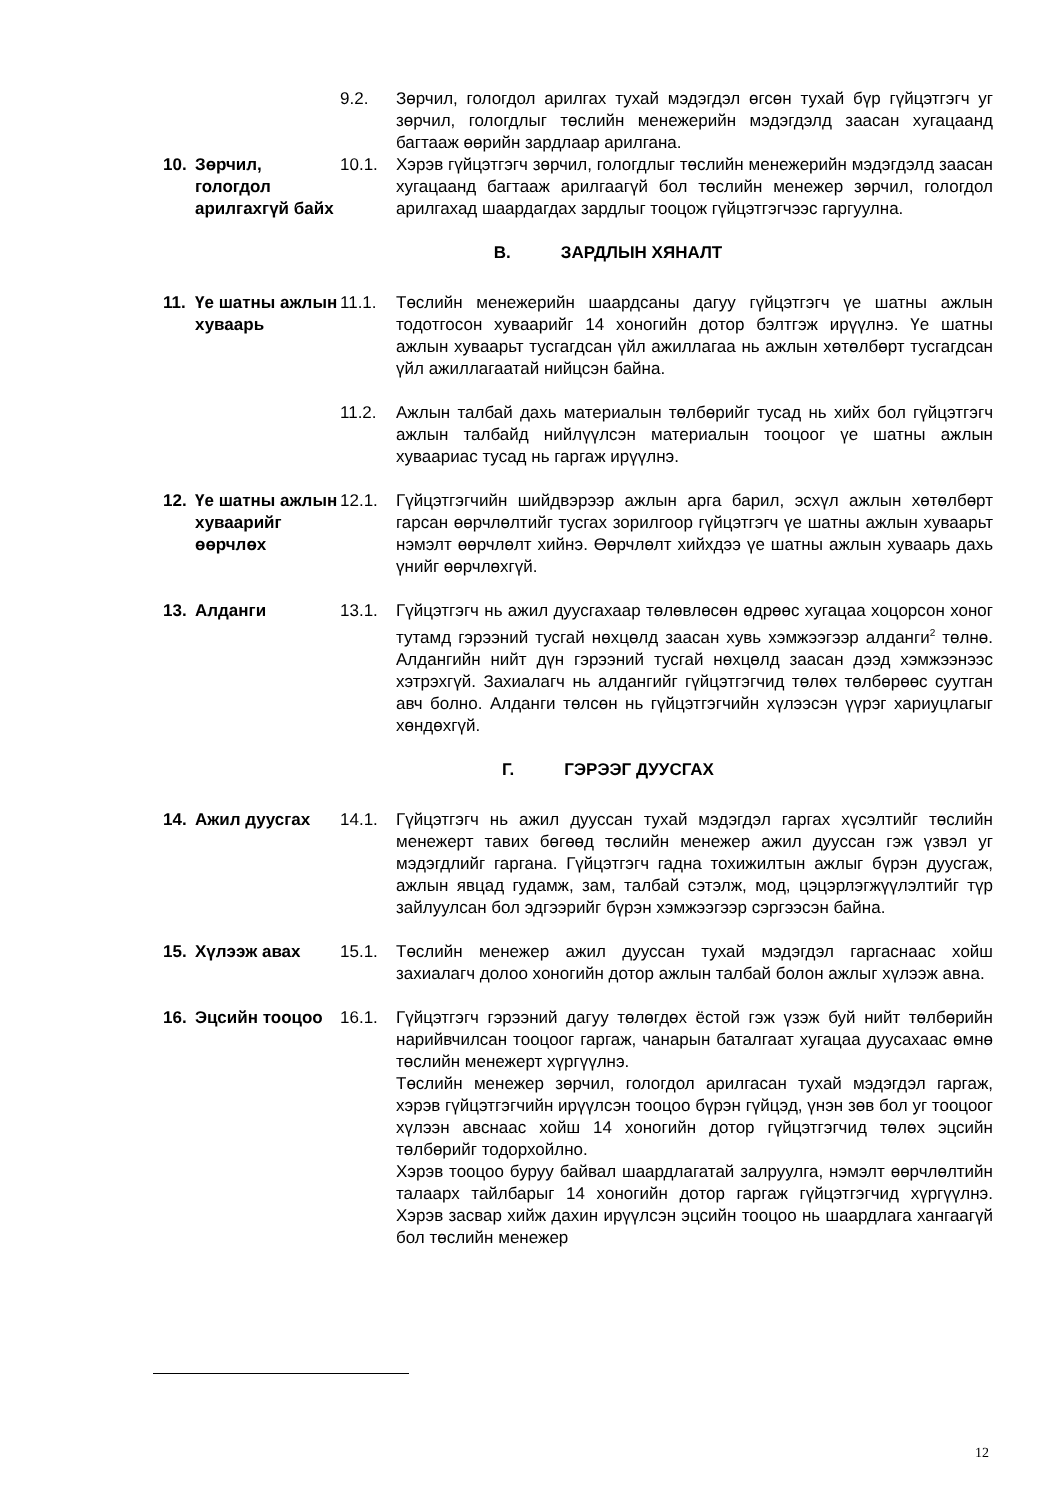9.2. Зөрчил, гологдол арилгах тухай мэдэгдэл өгсөн тухай бүр гүйцэтгэгч уг зөрчил, гологдлыг төслийн менежерийн мэдэгдэлд заасан хугацаанд багтааж өөрийн зардлаар арилгана.
10.
Зөрчил, гологдол арилгахгүй байх
10.1. Хэрэв гүйцэтгэгч зөрчил, гологдлыг төслийн менежерийн мэдэгдэлд заасан хугацаанд багтааж арилгаагүй бол төслийн менежер зөрчил, гологдол арилгахад шаардагдах зардлыг тооцож гүйцэтгэгчээс гаргуулна.
В. ЗАРДЛЫН ХЯНАЛТ
11.
Үе шатны ажлын хуваарь
11.1. Төслийн менежерийн шаардсаны дагуу гүйцэтгэгч үе шатны ажлын тодотгосон хуваарийг 14 хоногийн дотор бэлтгэж ирүүлнэ. Үе шатны ажлын хуваарьт тусгагдсан үйл ажиллагаа нь ажлын хөтөлбөрт тусгагдсан үйл ажиллагаатай нийцсэн байна.
11.2. Ажлын талбай дахь материалын төлбөрийг тусад нь хийх бол гүйцэтгэгч ажлын талбайд нийлүүлсэн материалын тооцоог үе шатны ажлын хуваариас тусад нь гаргаж ирүүлнэ.
12.
Үе шатны ажлын хуваарийг өөрчлөх
12.1. Гүйцэтгэгчийн шийдвэрээр ажлын арга барил, эсхүл ажлын хөтөлбөрт гарсан өөрчлөлтийг тусгах зорилгоор гүйцэтгэгч үе шатны ажлын хуваарьт нэмэлт өөрчлөлт хийнэ. Өөрчлөлт хийхдээ үе шатны ажлын хуваарь дахь үнийг өөрчлөхгүй.
13.
Алданги
13.1. Гүйцэтгэгч нь ажил дуусгахаар төлөвлөсөн өдрөөс хугацаа хоцорсон хоног тутамд гэрээний тусгай нөхцөлд заасан хувь хэмжээгээр алданги<sup>2</sup> төлнө. Алдангийн нийт дүн гэрээний тусгай нөхцөлд заасан дээд хэмжээнээс хэтрэхгүй. Захиалагч нь алдангийг гүйцэтгэгчид төлөх төлбөрөөс суутган авч болно. Алданги төлсөн нь гүйцэтгэгчийн хүлээсэн үүрэг хариуцлагыг хөндөхгүй.
Г. ГЭРЭЭГ ДУУСГАХ
14.
Ажил дуусгах
14.1. Гүйцэтгэгч нь ажил дууссан тухай мэдэгдэл гаргах хүсэлтийг төслийн менежерт тавих бөгөөд төслийн менежер ажил дууссан гэж үзвэл уг мэдэгдлийг гаргана. Гүйцэтгэгч гадна тохижилтын ажлыг бүрэн дуусгаж, ажлын явцад гудамж, зам, талбай сэтэлж, мод, цэцэрлэгжүүлэлтийг түр зайлуулсан бол эдгээрийг бүрэн хэмжээгээр сэргээсэн байна.
15.
Хүлээж авах
15.1. Төслийн менежер ажил дууссан тухай мэдэгдэл гаргаснаас хойш захиалагч долоо хоногийн дотор ажлын талбай болон ажлыг хүлээж авна.
16.
Эцсийн тооцоо
16.1. Гүйцэтгэгч гэрээний дагуу төлөгдөх ёстой гэж үзэж буй нийт төлбөрийн нарийвчилсан тооцоог гаргаж, чанарын баталгаат хугацаа дуусахаас өмнө төслийн менежерт хүргүүлнэ.
Төслийн менежер зөрчил, гологдол арилгасан тухай мэдэгдэл гаргаж, хэрэв гүйцэтгэгчийн ирүүлсэн тооцоо бүрэн гүйцэд, үнэн зөв бол уг тооцоог хүлээн авснаас хойш 14 хоногийн дотор гүйцэтгэгчид төлөх эцсийн төлбөрийг тодорхойлно.
Хэрэв тооцоо буруу байвал шаардлагатай залруулга, нэмэлт өөрчлөлтийн талаарх тайлбарыг 14 хоногийн дотор гаргаж гүйцэтгэгчид хүргүүлнэ. Хэрэв засвар хийж дахин ирүүлсэн эцсийн тооцоо нь шаардлага хангаагүй бол төслийн менежер
12